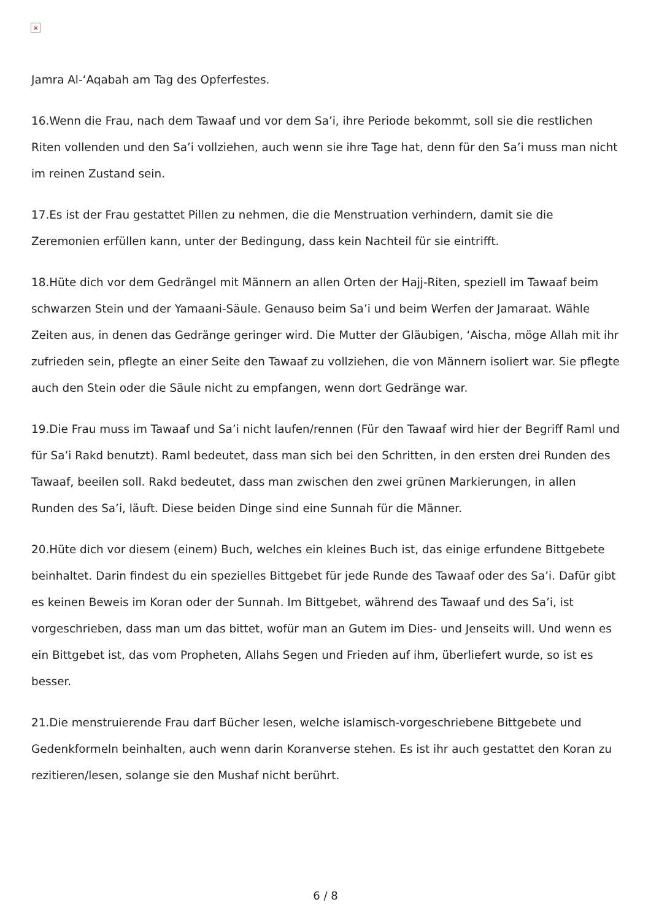×
Jamra Al-‘Aqabah am Tag des Opferfestes.
16.Wenn die Frau, nach dem Tawaaf und vor dem Sa’i, ihre Periode bekommt, soll sie die restlichen Riten vollenden und den Sa’i vollziehen, auch wenn sie ihre Tage hat, denn für den Sa’i muss man nicht im reinen Zustand sein.
17.Es ist der Frau gestattet Pillen zu nehmen, die die Menstruation verhindern, damit sie die Zeremonien erfüllen kann, unter der Bedingung, dass kein Nachteil für sie eintrifft.
18.Hüte dich vor dem Gedrängel mit Männern an allen Orten der Hajj-Riten, speziell im Tawaaf beim schwarzen Stein und der Yamaani-Säule. Genauso beim Sa’i und beim Werfen der Jamaraat. Wähle Zeiten aus, in denen das Gedränge geringer wird. Die Mutter der Gläubigen, ‘Aischa, möge Allah mit ihr zufrieden sein, pflegte an einer Seite den Tawaaf zu vollziehen, die von Männern isoliert war. Sie pflegte auch den Stein oder die Säule nicht zu empfangen, wenn dort Gedränge war.
19.Die Frau muss im Tawaaf und Sa’i nicht laufen/rennen (Für den Tawaaf wird hier der Begriff Raml und für Sa’i Rakd benutzt). Raml bedeutet, dass man sich bei den Schritten, in den ersten drei Runden des Tawaaf, beeilen soll. Rakd bedeutet, dass man zwischen den zwei grünen Markierungen, in allen Runden des Sa’i, läuft. Diese beiden Dinge sind eine Sunnah für die Männer.
20.Hüte dich vor diesem (einem) Buch, welches ein kleines Buch ist, das einige erfundene Bittgebete beinhaltet. Darin findest du ein spezielles Bittgebet für jede Runde des Tawaaf oder des Sa’i. Dafür gibt es keinen Beweis im Koran oder der Sunnah. Im Bittgebet, während des Tawaaf und des Sa’i, ist vorgeschrieben, dass man um das bittet, wofür man an Gutem im Dies- und Jenseits will. Und wenn es ein Bittgebet ist, das vom Propheten, Allahs Segen und Frieden auf ihm, überliefert wurde, so ist es besser.
21.Die menstruierende Frau darf Bücher lesen, welche islamisch-vorgeschriebene Bittgebete und Gedenkformeln beinhalten, auch wenn darin Koranverse stehen. Es ist ihr auch gestattet den Koran zu rezitieren/lesen, solange sie den Mushaf nicht berührt.
6 / 8